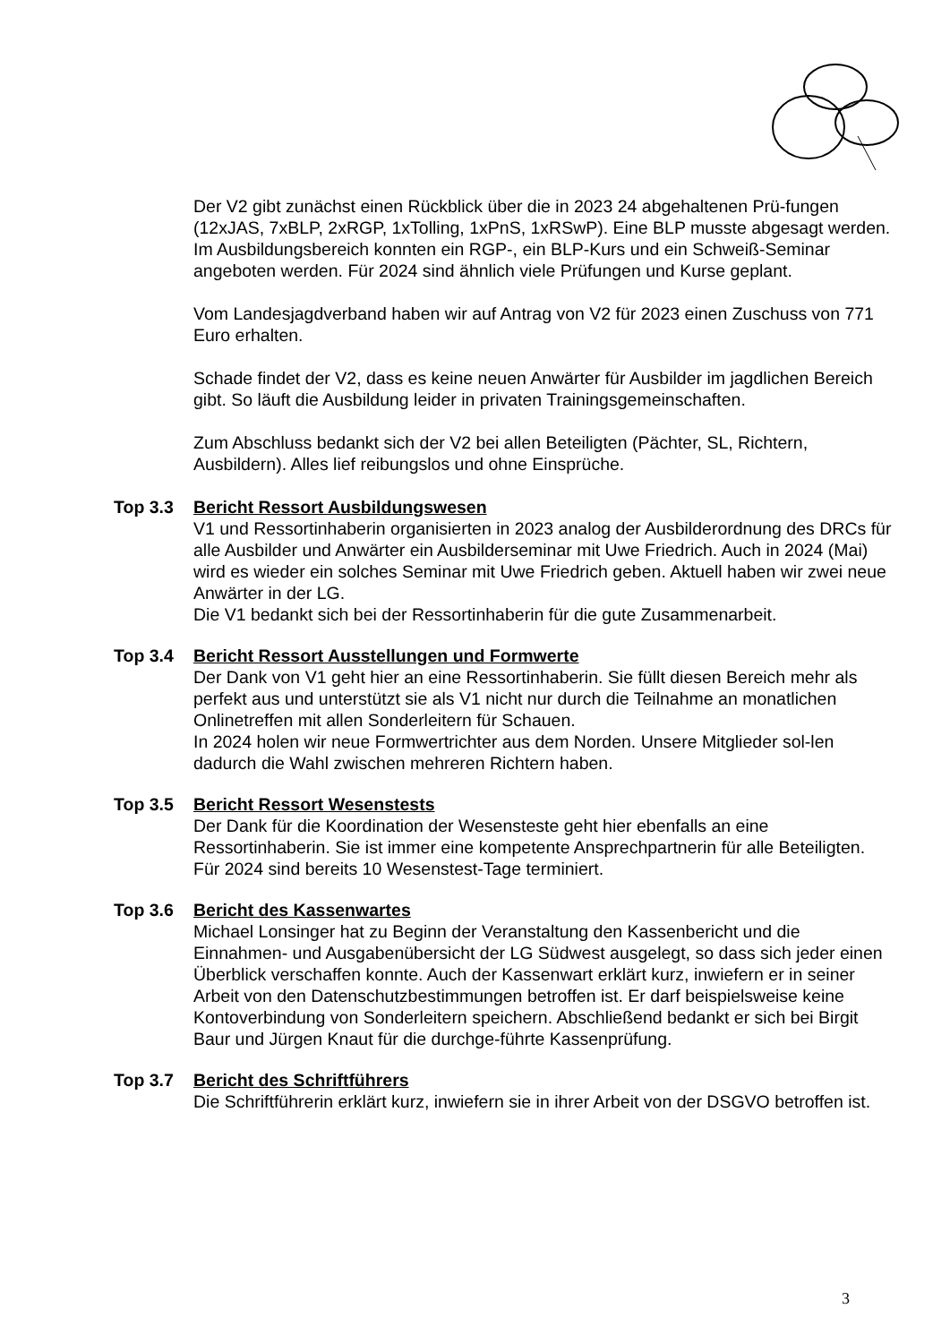Der V2 gibt zunächst einen Rückblick über die in 2023 24 abgehaltenen Prü-fungen (12xJAS, 7xBLP, 2xRGP, 1xTolling, 1xPnS, 1xRSwP). Eine BLP musste abgesagt werden.
Im Ausbildungsbereich konnten ein RGP-, ein BLP-Kurs und ein Schweiß-Seminar angeboten werden. Für 2024 sind ähnlich viele Prüfungen und Kurse geplant.
Vom Landesjagdverband haben wir auf Antrag von V2 für 2023 einen Zuschuss von 771 Euro erhalten.
Schade findet der V2, dass es keine neuen Anwärter für Ausbilder im jagdlichen Bereich gibt. So läuft die Ausbildung leider in privaten Trainingsgemeinschaften.
Zum Abschluss bedankt sich der V2 bei allen Beteiligten (Pächter, SL, Richtern, Ausbildern). Alles lief reibungslos und ohne Einsprüche.
Top 3.3 Bericht Ressort Ausbildungswesen
V1 und Ressortinhaberin organisierten in 2023 analog der Ausbilderordnung des DRCs für alle Ausbilder und Anwärter ein Ausbilderseminar mit Uwe Friedrich. Auch in 2024 (Mai) wird es wieder ein solches Seminar mit Uwe Friedrich geben. Aktuell haben wir zwei neue Anwärter in der LG.
Die V1 bedankt sich bei der Ressortinhaberin für die gute Zusammenarbeit.
Top 3.4 Bericht Ressort Ausstellungen und Formwerte
Der Dank von V1 geht hier an eine Ressortinhaberin. Sie füllt diesen Bereich mehr als perfekt aus und unterstützt sie als V1 nicht nur durch die Teilnahme an monatlichen Onlinetreffen mit allen Sonderleitern für Schauen.
In 2024 holen wir neue Formwertrichter aus dem Norden. Unsere Mitglieder sol-len dadurch die Wahl zwischen mehreren Richtern haben.
Top 3.5 Bericht Ressort Wesenstests
Der Dank für die Koordination der Wesensteste geht hier ebenfalls an eine Ressortinhaberin. Sie ist immer eine kompetente Ansprechpartnerin für alle Beteiligten. Für 2024 sind bereits 10 Wesenstest-Tage terminiert.
Top 3.6 Bericht des Kassenwartes
Michael Lonsinger hat zu Beginn der Veranstaltung den Kassenbericht und die Einnahmen- und Ausgabenübersicht der LG Südwest ausgelegt, so dass sich jeder einen Überblick verschaffen konnte. Auch der Kassenwart erklärt kurz, inwiefern er in seiner Arbeit von den Datenschutzbestimmungen betroffen ist. Er darf beispielsweise keine Kontoverbindung von Sonderleitern speichern. Abschließend bedankt er sich bei Birgit Baur und Jürgen Knaut für die durchge-führte Kassenprüfung.
Top 3.7 Bericht des Schriftführers
Die Schriftführerin erklärt kurz, inwiefern sie in ihrer Arbeit von der DSGVO betroffen ist.
3